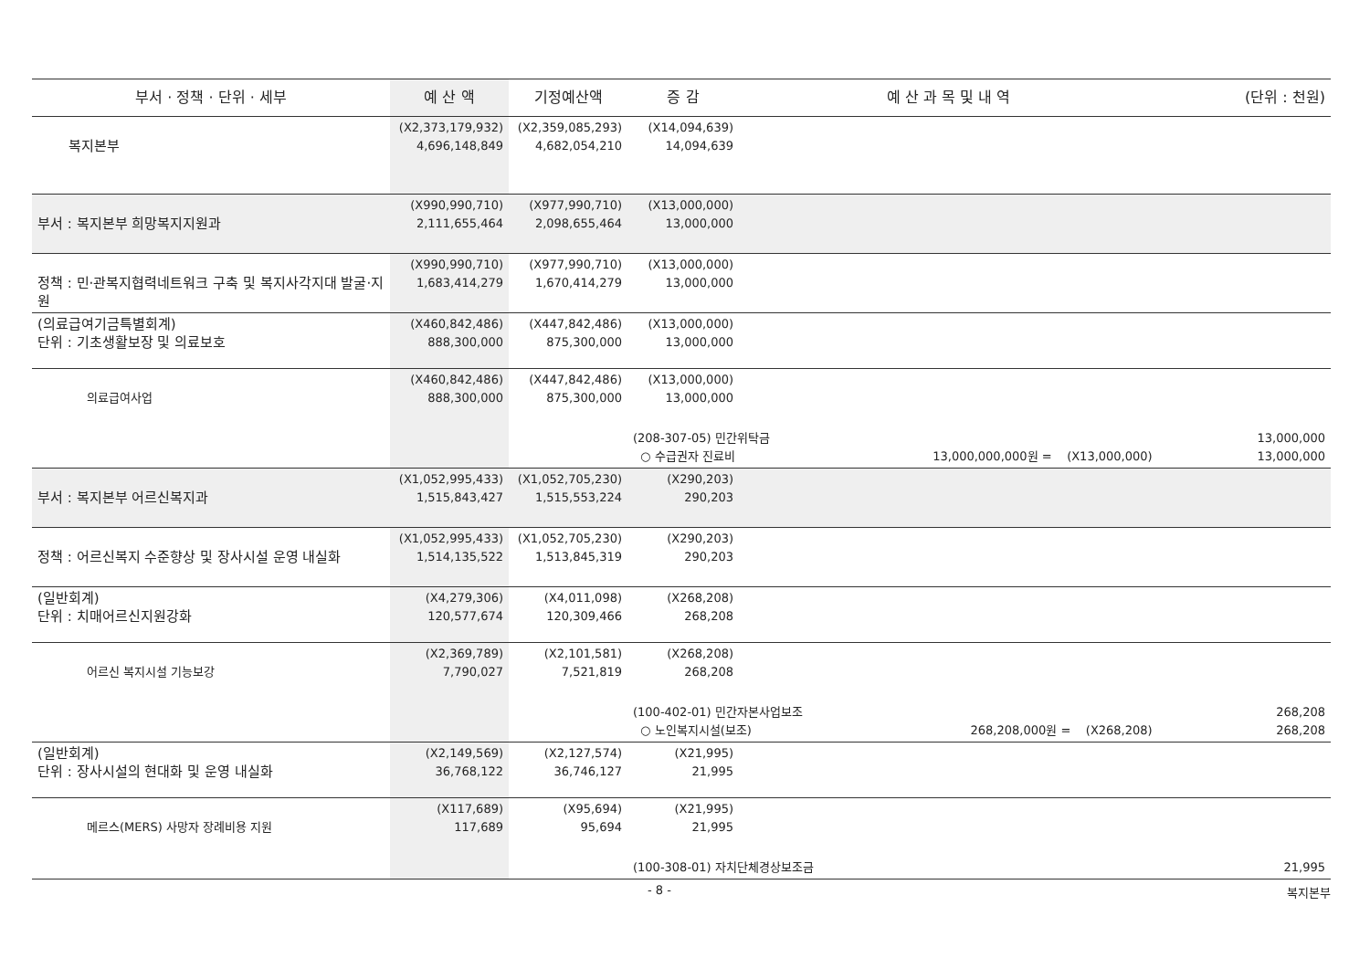| 부서 · 정책 · 단위 · 세부 | 예 산 액 | 기정예산액 | 증 감 | 예 산 과 목 및 내 역 | (단위 : 천원) |
| --- | --- | --- | --- | --- | --- |
| 복지본부 | (X2,373,179,932) 4,696,148,849 | (X2,359,085,293) 4,682,054,210 | (X14,094,639) 14,094,639 | | |
| 부서 : 복지본부 희망복지지원과 | (X990,990,710) 2,111,655,464 | (X977,990,710) 2,098,655,464 | (X13,000,000) 13,000,000 | | |
| 정책 : 민·관복지협력네트워크 구축 및 복지사각지대 발굴·지원 | (X990,990,710) 1,683,414,279 | (X977,990,710) 1,670,414,279 | (X13,000,000) 13,000,000 | | |
| (의료급여기금특별회계) 단위 : 기초생활보장 및 의료보호 | (X460,842,486) 888,300,000 | (X447,842,486) 875,300,000 | (X13,000,000) 13,000,000 | | |
| 의료급여사업 | (X460,842,486) 888,300,000 | (X447,842,486) 875,300,000 | (X13,000,000) 13,000,000 | | |
| | | | (208-307-05) 민간위탁금 ○ 수급권자 진료비 13,000,000,000원 = (X13,000,000) | | 13,000,000 13,000,000 |
| 부서 : 복지본부 어르신복지과 | (X1,052,995,433) 1,515,843,427 | (X1,052,705,230) 1,515,553,224 | (X290,203) 290,203 | | |
| 정책 : 어르신복지 수준향상 및 장사시설 운영 내실화 | (X1,052,995,433) 1,514,135,522 | (X1,052,705,230) 1,513,845,319 | (X290,203) 290,203 | | |
| (일반회계) 단위 : 치매어르신지원강화 | (X4,279,306) 120,577,674 | (X4,011,098) 120,309,466 | (X268,208) 268,208 | | |
| 어르신 복지시설 기능보강 | (X2,369,789) 7,790,027 | (X2,101,581) 7,521,819 | (X268,208) 268,208 | | |
| | | | (100-402-01) 민간자본사업보조 ○ 노인복지시설(보조) 268,208,000원 = (X268,208) | | 268,208 268,208 |
| (일반회계) 단위 : 장사시설의 현대화 및 운영 내실화 | (X2,149,569) 36,768,122 | (X2,127,574) 36,746,127 | (X21,995) 21,995 | | |
| 메르스(MERS) 사망자 장례비용 지원 | (X117,689) 117,689 | (X95,694) 95,694 | (X21,995) 21,995 | | |
| | | | (100-308-01) 자치단체경상보조금 | | 21,995 |
- 8 - 복지본부